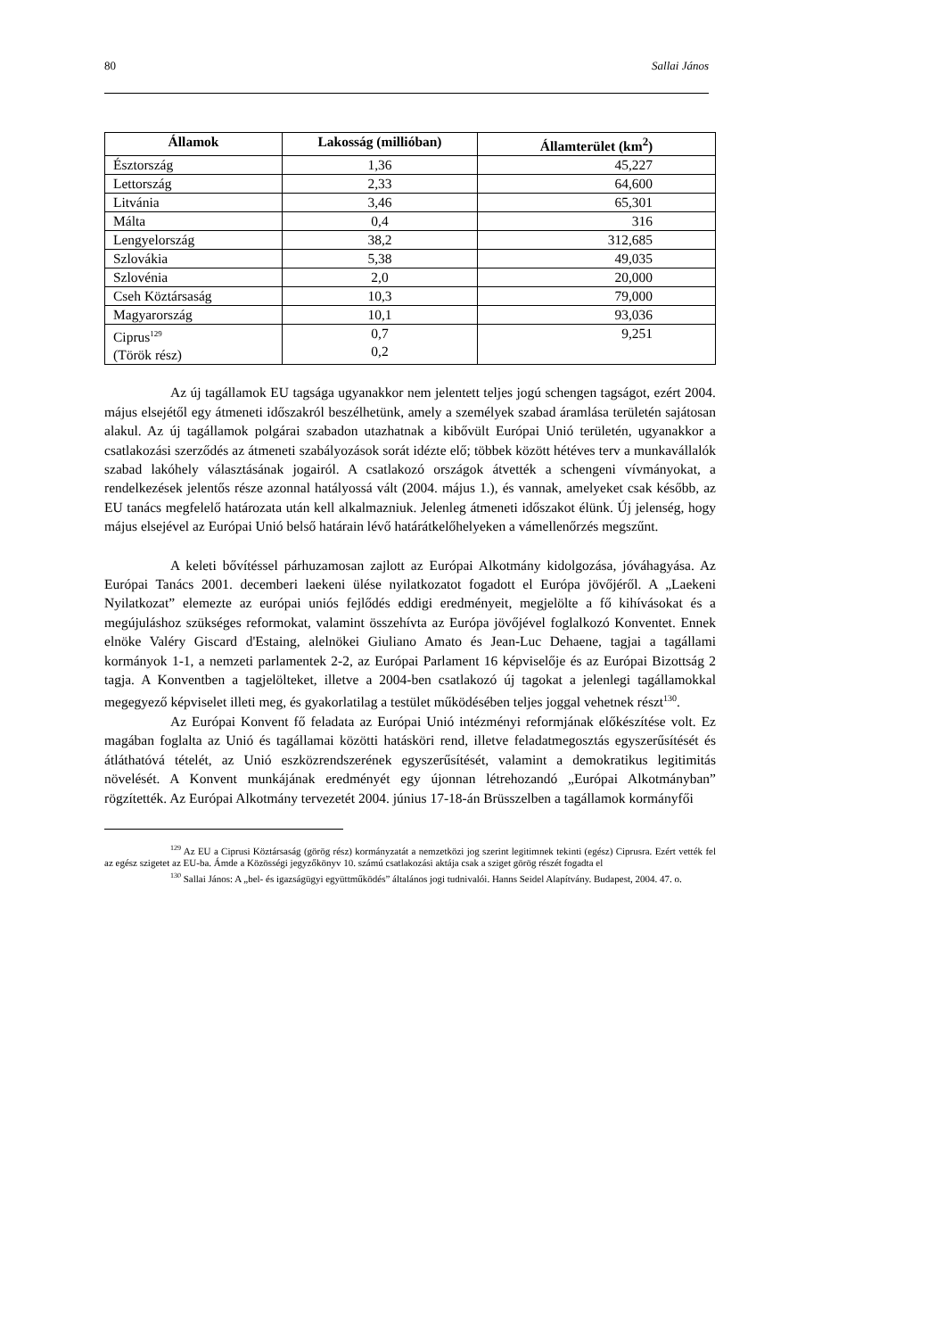80 Sallai János
| Államok | Lakosság (millióban) | Államterület (km<sup>2</sup>) |
| --- | --- | --- |
| Észtország | 1,36 | 45,227 |
| Lettország | 2,33 | 64,600 |
| Litvánia | 3,46 | 65,301 |
| Málta | 0,4 | 316 |
| Lengyelország | 38,2 | 312,685 |
| Szlovákia | 5,38 | 49,035 |
| Szlovénia | 2,0 | 20,000 |
| Cseh Köztársaság | 10,3 | 79,000 |
| Magyarország | 10,1 | 93,036 |
| Ciprus<sup>129</sup> (Török rész) | 0,7 0,2 | 9,251 |
Az új tagállamok EU tagsága ugyanakkor nem jelentett teljes jogú schengen tagságot, ezért 2004. május elsejétől egy átmeneti időszakról beszélhetünk, amely a személyek szabad áramlása területén sajátosan alakul. Az új tagállamok polgárai szabadon utazhatnak a kibővült Európai Unió területén, ugyanakkor a csatlakozási szerződés az átmeneti szabályozások sorát idézte elő; többek között hétéves terv a munkavállalók szabad lakóhely választásának jogairól. A csatlakozó országok átvették a schengeni vívmányokat, a rendelkezések jelentős része azonnal hatályossá vált (2004. május 1.), és vannak, amelyeket csak később, az EU tanács megfelelő határozata után kell alkalmazniuk. Jelenleg átmeneti időszakot élünk. Új jelenség, hogy május elsejével az Európai Unió belső határain lévő határátkelőhelyeken a vámellenőrzés megszűnt.
A keleti bővítéssel párhuzamosan zajlott az Európai Alkotmány kidolgozása, jóváhagyása. Az Európai Tanács 2001. decemberi laekeni ülése nyilatkozatot fogadott el Európa jövőjéről. A „Laekeni Nyilatkozat” elemezte az európai uniós fejlődés eddigi eredményeit, megjelölte a fő kihívásokat és a megújuláshoz szükséges reformokat, valamint összehívta az Európa jövőjével foglalkozó Konventet. Ennek elnöke Valéry Giscard d'Estaing, alelnökei Giuliano Amato és Jean-Luc Dehaene, tagjai a tagállami kormányok 1-1, a nemzeti parlamentek 2-2, az Európai Parlament 16 képviselője és az Európai Bizottság 2 tagja. A Konventben a tagjelölteket, illetve a 2004-ben csatlakozó új tagokat a jelenlegi tagállamokkal megegyező képviselet illeti meg, és gyakorlatilag a testület működésében teljes joggal vehetnek részt<sup>130</sup>.
Az Európai Konvent fő feladata az Európai Unió intézményi reformjának előkészítése volt. Ez magában foglalta az Unió és tagállamai közötti hatásköri rend, illetve feladatmegosztás egyszerűsítését és átláthatóvá tételét, az Unió eszközrendszerének egyszerűsítését, valamint a demokratikus legitimitás növelését. A Konvent munkájának eredményét egy újonnan létrehozandó „Európai Alkotmányban” rögzítették. Az Európai Alkotmány tervezetét 2004. június 17-18-án Brüsszelben a tagállamok kormányfői
<sup>129</sup> Az EU a Ciprusi Köztársaság (görög rész) kormányzatát a nemzetközi jog szerint legitimnek tekinti (egész) Ciprusra. Ezért vették fel az egész szigetet az EU-ba. Ámde a Közösségi jegyzőkönyv 10. számú csatlakozási aktája csak a sziget görög részét fogadta el
<sup>130</sup> Sallai János: A „bel- és igazságügyi együttműködés” általános jogi tudnivalói. Hanns Seidel Alapítvány. Budapest, 2004. 47. o.